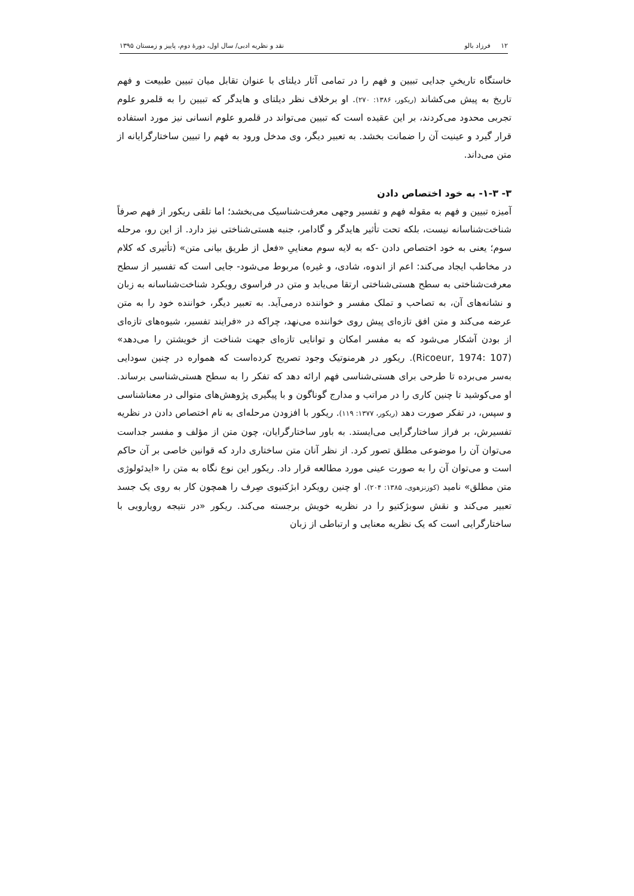۱۲ فرزاد بالو نقد و نظریه ادبی/ سال اول، دورهٔ دوم، پاییز و زمستان ۱۳۹۵
خاستگاه تاریخیِ جدایی تبیین و فهم را در تمامی آثار دیلتای با عنوان تقابل میان تبیین طبیعت و فهم تاریخ به پیش می‌کشاند (ریکور، ۱۳۸۶: ۲۷۰). او برخلاف نظر دیلتای و هایدگر که تبیین را به قلمرو علوم تجربی محدود می‌کردند، بر این عقیده است که تبیین می‌تواند در قلمرو علوم انسانی نیز مورد استفاده قرار گیرد و عینیت آن را ضمانت بخشد. به تعبیر دیگر، وی مدخل ورود به فهم را تبیین ساختارگرایانه از متن می‌داند.
۳- ۱-۳- به خود اختصاص دادن
آمیزه تبیین و فهم به مقوله فهم و تفسیر وجهی معرفت‌شناسیک می‌بخشد؛ اما تلقی ریکور از فهم صرفاً شناخت‌شناسانه نیست، بلکه تحت تأثیر هایدگر و گادامر، جنبه هستی‌شناختی نیز دارد. از این رو، مرحله سوم؛ یعنی به خود اختصاص دادن -که به لایه سوم معناییِ «فعل از طریق بیانی متن» (تأثیری که کلام در مخاطب ایجاد می‌کند: اعم از اندوه، شادی، و غیره) مربوط می‌شود- جایی است که تفسیر از سطح معرفت‌شناختی به سطح هستی‌شناختی ارتقا می‌یابد و متن در فراسوی رویکرد شناخت‌شناسانه به زبان و نشانه‌های آن، به تصاحب و تملک مفسر و خواننده درمی‌آید. به تعبیر دیگر، خواننده خود را به متن عرضه می‌کند و متن افق تازه‌ای پیش روی خواننده می‌نهد، چراکه در «فرایند تفسیر، شیوه‌های تازه‌ای از بودن آشکار می‌شود که به مفسر امکان و توانایی تازه‌ای جهت شناخت از خویشتن را می‌دهد» (Ricoeur, 1974: 107). ریکور در هرمنوتیک وجود تصریح کرده‌است که همواره در چنین سودایی به‌سر می‌برده تا طرحی برای هستی‌شناسی فهم ارائه دهد که تفکر را به سطح هستی‌شناسی برساند. او می‌کوشید تا چنین کاری را در مراتب و مدارج گوناگون و با پیگیری پژوهش‌های متوالی در معناشناسی و سپس، در تفکر صورت دهد (ریکور، ۱۳۷۷: ۱۱۹). ریکور با افزودن مرحله‌ای به نام اختصاص دادن در نظریه تفسیرش، بر فراز ساختارگرایی می‌ایستد. به باور ساختارگرایان، چون متن از مؤلف و مفسر جداست می‌توان آن را موضوعی مطلق تصور کرد. از نظر آنان متن ساختاری دارد که قوانین خاصی بر آن حاکم است و می‌توان آن را به صورت عینی مورد مطالعه قرار داد. ریکور این نوع نگاه به متن را «ایدئولوژی متن مطلق» نامید (کوزنزهوی، ۱۳۸۵: ۲۰۴). او چنین رویکرد ابژکتیوی صِرف را همچون کار به روی یک جسد تعبیر می‌کند و نقش سوبژکتیو را در نظریه خویش برجسته می‌کند. ریکور «در نتیجه رویارویی با ساختارگرایی است که یک نظریه معنایی و ارتباطی از زبان